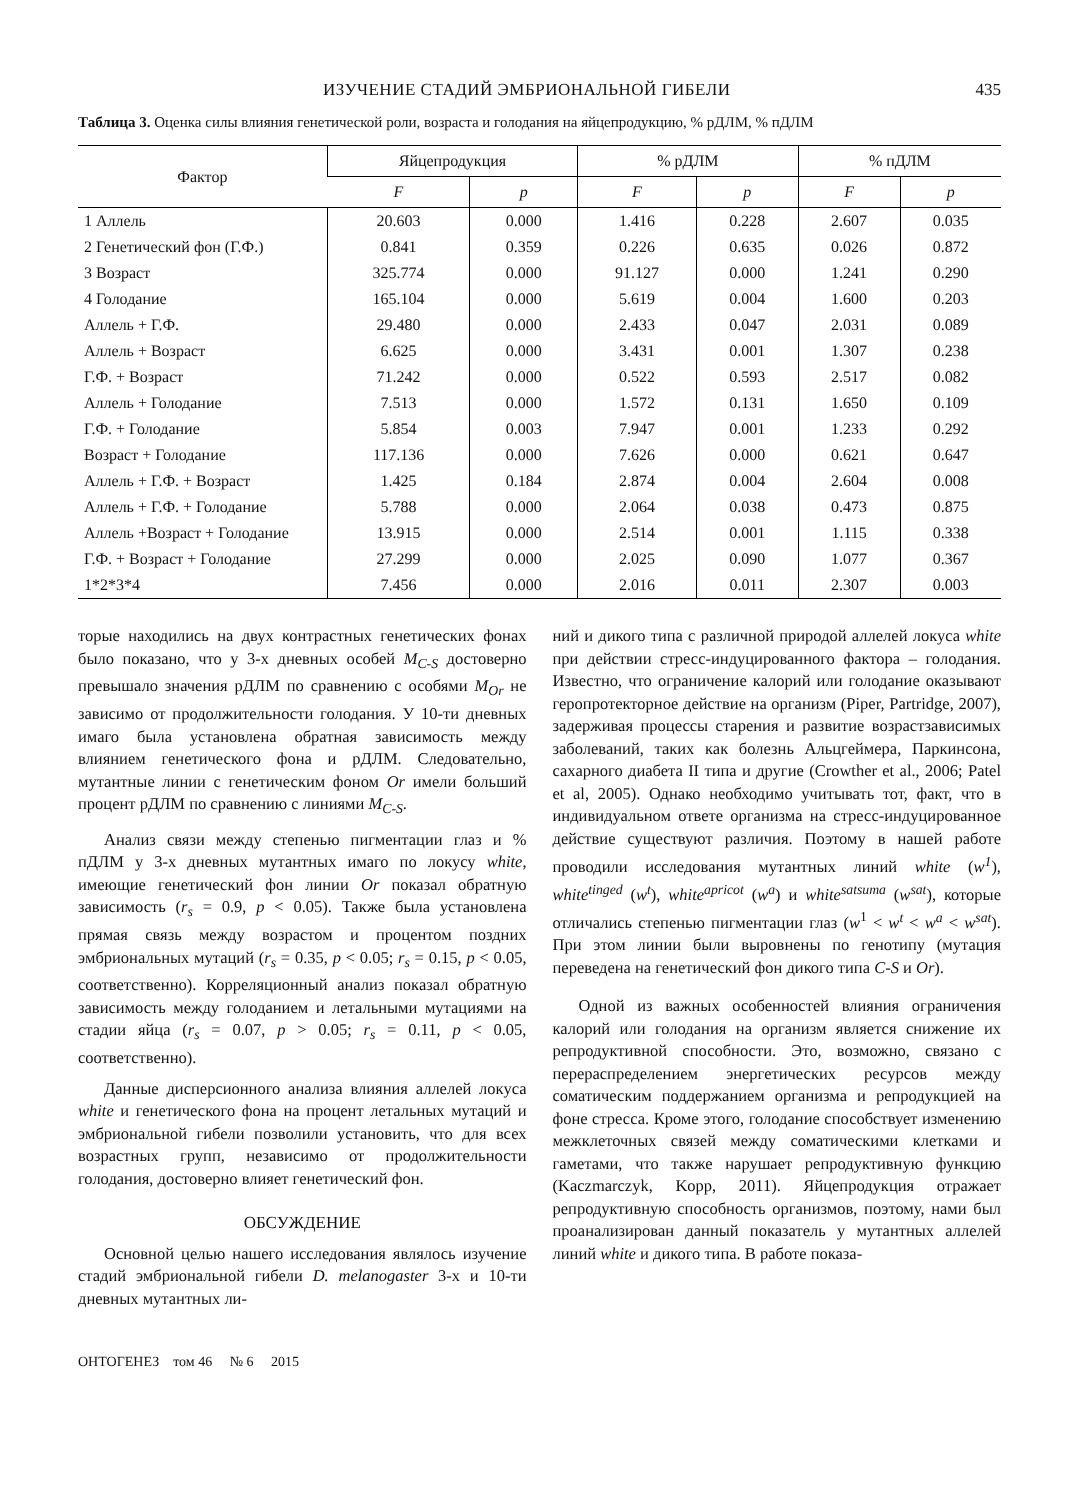ИЗУЧЕНИЕ СТАДИЙ ЭМБРИОНАЛЬНОЙ ГИБЕЛИ 435
Таблица 3. Оценка силы влияния генетической роли, возраста и голодания на яйцепродукцию, % рДЛМ, % пДЛМ
| Фактор | Яйцепродукция | | % рДЛМ | | % пДЛМ | |
| --- | --- | --- | --- | --- | --- | --- |
| | F | p | F | p | F | p |
| 1 Аллель | 20.603 | 0.000 | 1.416 | 0.228 | 2.607 | 0.035 |
| 2 Генетический фон (Г.Ф.) | 0.841 | 0.359 | 0.226 | 0.635 | 0.026 | 0.872 |
| 3 Возраст | 325.774 | 0.000 | 91.127 | 0.000 | 1.241 | 0.290 |
| 4 Голодание | 165.104 | 0.000 | 5.619 | 0.004 | 1.600 | 0.203 |
| Аллель + Г.Ф. | 29.480 | 0.000 | 2.433 | 0.047 | 2.031 | 0.089 |
| Аллель + Возраст | 6.625 | 0.000 | 3.431 | 0.001 | 1.307 | 0.238 |
| Г.Ф. + Возраст | 71.242 | 0.000 | 0.522 | 0.593 | 2.517 | 0.082 |
| Аллель + Голодание | 7.513 | 0.000 | 1.572 | 0.131 | 1.650 | 0.109 |
| Г.Ф. + Голодание | 5.854 | 0.003 | 7.947 | 0.001 | 1.233 | 0.292 |
| Возраст + Голодание | 117.136 | 0.000 | 7.626 | 0.000 | 0.621 | 0.647 |
| Аллель + Г.Ф. + Возраст | 1.425 | 0.184 | 2.874 | 0.004 | 2.604 | 0.008 |
| Аллель + Г.Ф. + Голодание | 5.788 | 0.000 | 2.064 | 0.038 | 0.473 | 0.875 |
| Аллель +Возраст + Голодание | 13.915 | 0.000 | 2.514 | 0.001 | 1.115 | 0.338 |
| Г.Ф. + Возраст + Голодание | 27.299 | 0.000 | 2.025 | 0.090 | 1.077 | 0.367 |
| 1*2*3*4 | 7.456 | 0.000 | 2.016 | 0.011 | 2.307 | 0.003 |
торые находились на двух контрастных генетических фонах было показано, что у 3-х дневных особей M<sub>C-S</sub> достоверно превышало значения рДЛМ по сравнению с особями M<sub>Or</sub> не зависимо от продолжительности голодания. У 10-ти дневных имаго была установлена обратная зависимость между влиянием генетического фона и рДЛМ. Следовательно, мутантные линии с генетическим фоном Or имели больший процент рДЛМ по сравнению с линиями M<sub>C-S</sub>.
Анализ связи между степенью пигментации глаз и % пДЛМ у 3-х дневных мутантных имаго по локусу white, имеющие генетический фон линии Or показал обратную зависимость (r<sub>s</sub> = 0.9, p < 0.05). Также была установлена прямая связь между возрастом и процентом поздних эмбриональных мутаций (r<sub>s</sub> = 0.35, p < 0.05; r<sub>s</sub> = 0.15, p < 0.05, соответственно). Корреляционный анализ показал обратную зависимость между голоданием и летальными мутациями на стадии яйца (r<sub>s</sub> = 0.07, p > 0.05; r<sub>s</sub> = 0.11, p < 0.05, соответственно).
Данные дисперсионного анализа влияния аллелей локуса white и генетического фона на процент летальных мутаций и эмбриональной гибели позволили установить, что для всех возрастных групп, независимо от продолжительности голодания, достоверно влияет генетический фон.
ОБСУЖДЕНИЕ
Основной целью нашего исследования являлось изучение стадий эмбриональной гибели D. melanogaster 3-х и 10-ти дневных мутантных ли-
ний и дикого типа с различной природой аллелей локуса white при действии стресс-индуцированного фактора – голодания. Известно, что ограничение калорий или голодание оказывают геропротекторное действие на организм (Piper, Partridge, 2007), задерживая процессы старения и развитие возрастзависимых заболеваний, таких как болезнь Альцгеймера, Паркинсона, сахарного диабета II типа и другие (Crowther et al., 2006; Patel et al, 2005). Однако необходимо учитывать тот, факт, что в индивидуальном ответе организма на стресс-индуцированное действие существуют различия. Поэтому в нашей работе проводили исследования мутантных линий white (w<sup>1</sup>), white<sup>tinged</sup> (w<sup>t</sup>), white<sup>apricot</sup> (w<sup>a</sup>) и white<sup>satsuma</sup> (w<sup>sat</sup>), которые отличались степенью пигментации глаз (w<sup>1</sup> < w<sup>t</sup> < w<sup>a</sup> < w<sup>sat</sup>). При этом линии были выровнены по генотипу (мутация переведена на генетический фон дикого типа C-S и Or).
Одной из важных особенностей влияния ограничения калорий или голодания на организм является снижение их репродуктивной способности. Это, возможно, связано с перераспределением энергетических ресурсов между соматическим поддержанием организма и репродукцией на фоне стресса. Кроме этого, голодание способствует изменению межклеточных связей между соматическими клетками и гаметами, что также нарушает репродуктивную функцию (Kaczmarczyk, Kopp, 2011). Яйцепродукция отражает репродуктивную способность организмов, поэтому, нами был проанализирован данный показатель у мутантных аллелей линий white и дикого типа. В работе показа-
ОНТОГЕНЕЗ том 46 № 6 2015